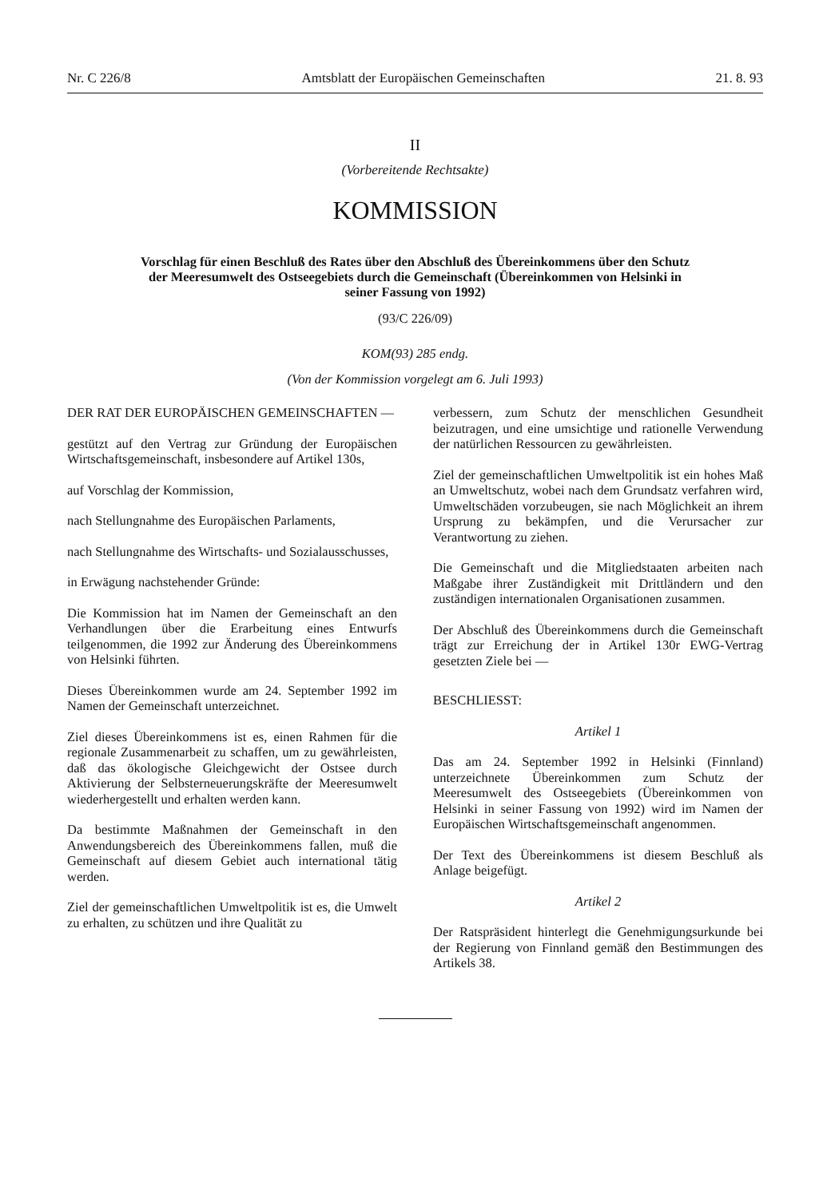Nr. C 226/8 Amtsblatt der Europäischen Gemeinschaften 21. 8. 93
II
(Vorbereitende Rechtsakte)
KOMMISSION
Vorschlag für einen Beschluß des Rates über den Abschluß des Übereinkommens über den Schutz der Meeresumwelt des Ostseegebiets durch die Gemeinschaft (Übereinkommen von Helsinki in seiner Fassung von 1992)
(93/C 226/09)
KOM(93) 285 endg.
(Von der Kommission vorgelegt am 6. Juli 1993)
DER RAT DER EUROPÄISCHEN GEMEINSCHAFTEN —
gestützt auf den Vertrag zur Gründung der Europäischen Wirtschaftsgemeinschaft, insbesondere auf Artikel 130s,
auf Vorschlag der Kommission,
nach Stellungnahme des Europäischen Parlaments,
nach Stellungnahme des Wirtschafts- und Sozialausschusses,
in Erwägung nachstehender Gründe:
Die Kommission hat im Namen der Gemeinschaft an den Verhandlungen über die Erarbeitung eines Entwurfs teilgenommen, die 1992 zur Änderung des Übereinkommens von Helsinki führten.
Dieses Übereinkommen wurde am 24. September 1992 im Namen der Gemeinschaft unterzeichnet.
Ziel dieses Übereinkommens ist es, einen Rahmen für die regionale Zusammenarbeit zu schaffen, um zu gewährleisten, daß das ökologische Gleichgewicht der Ostsee durch Aktivierung der Selbsterneuerungskräfte der Meeresumwelt wiederhergestellt und erhalten werden kann.
Da bestimmte Maßnahmen der Gemeinschaft in den Anwendungsbereich des Übereinkommens fallen, muß die Gemeinschaft auf diesem Gebiet auch international tätig werden.
Ziel der gemeinschaftlichen Umweltpolitik ist es, die Umwelt zu erhalten, zu schützen und ihre Qualität zu
verbessern, zum Schutz der menschlichen Gesundheit beizutragen, und eine umsichtige und rationelle Verwendung der natürlichen Ressourcen zu gewährleisten.
Ziel der gemeinschaftlichen Umweltpolitik ist ein hohes Maß an Umweltschutz, wobei nach dem Grundsatz verfahren wird, Umweltschäden vorzubeugen, sie nach Möglichkeit an ihrem Ursprung zu bekämpfen, und die Verursacher zur Verantwortung zu ziehen.
Die Gemeinschaft und die Mitgliedstaaten arbeiten nach Maßgabe ihrer Zuständigkeit mit Drittländern und den zuständigen internationalen Organisationen zusammen.
Der Abschluß des Übereinkommens durch die Gemeinschaft trägt zur Erreichung der in Artikel 130r EWG-Vertrag gesetzten Ziele bei —
BESCHLIESST:
Artikel 1
Das am 24. September 1992 in Helsinki (Finnland) unterzeichnete Übereinkommen zum Schutz der Meeresumwelt des Ostseegebiets (Übereinkommen von Helsinki in seiner Fassung von 1992) wird im Namen der Europäischen Wirtschaftsgemeinschaft angenommen.
Der Text des Übereinkommens ist diesem Beschluß als Anlage beigefügt.
Artikel 2
Der Ratspräsident hinterlegt die Genehmigungsurkunde bei der Regierung von Finnland gemäß den Bestimmungen des Artikels 38.